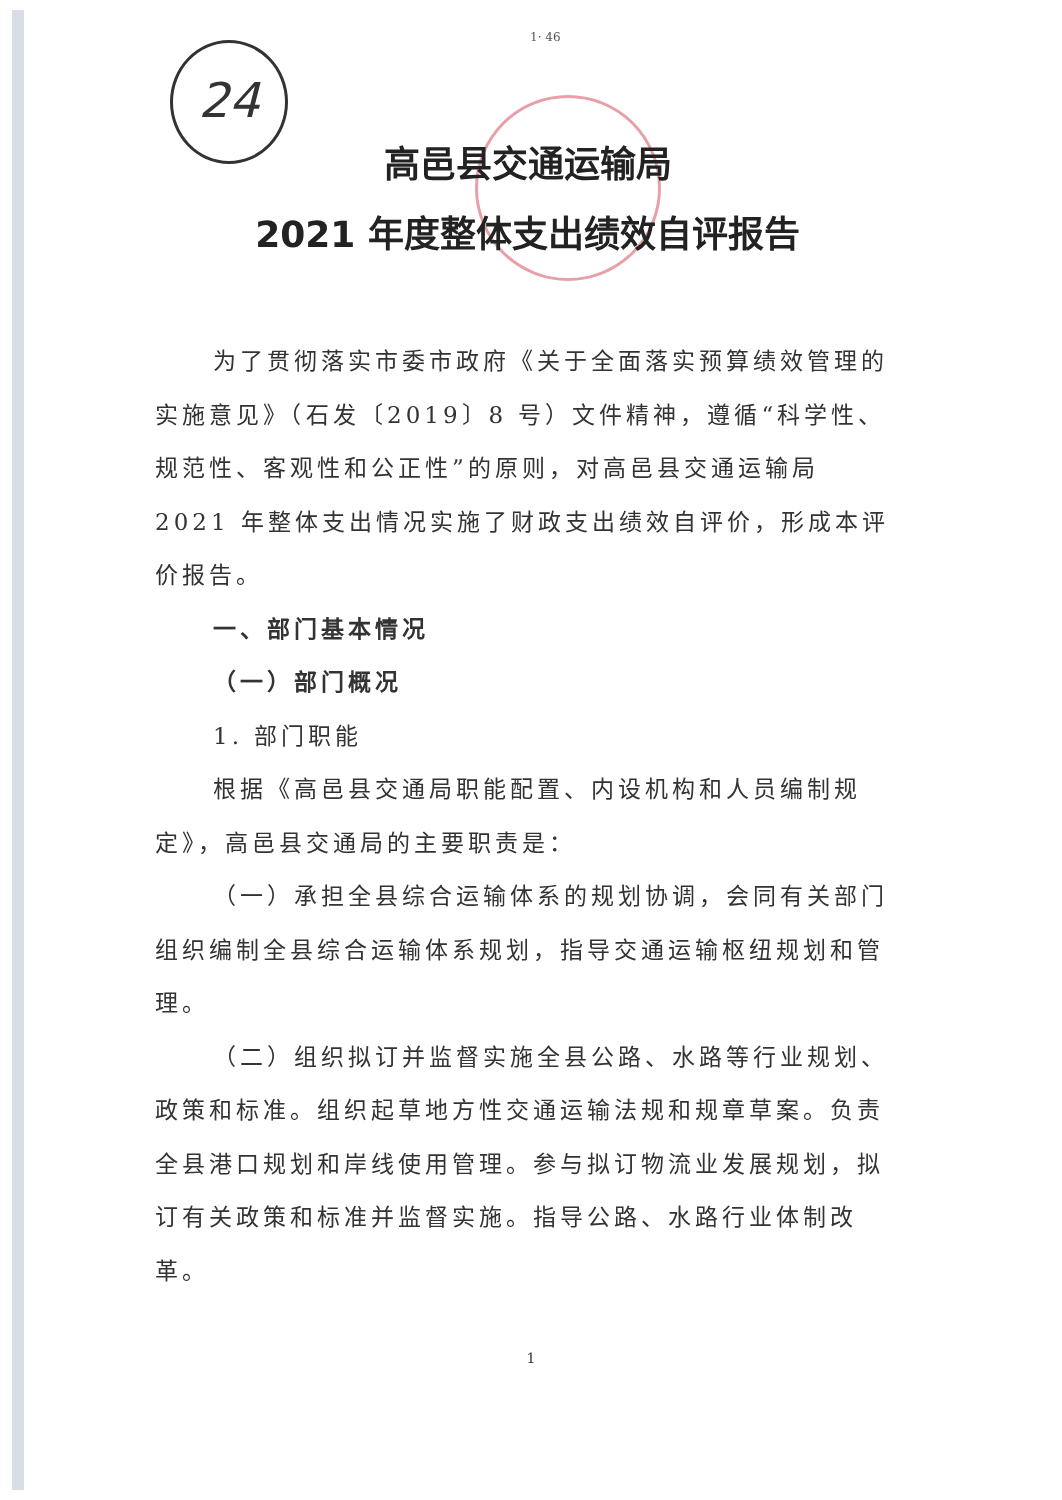24
1· 46
高邑县交通运输局
2021 年度整体支出绩效自评报告
为了贯彻落实市委市政府《关于全面落实预算绩效管理的实施意见》（石发〔2019〕8 号）文件精神，遵循“科学性、规范性、客观性和公正性”的原则，对高邑县交通运输局 2021 年整体支出情况实施了财政支出绩效自评价，形成本评价报告。
一、部门基本情况
（一）部门概况
1. 部门职能
根据《高邑县交通局职能配置、内设机构和人员编制规定》，高邑县交通局的主要职责是：
（一）承担全县综合运输体系的规划协调，会同有关部门组织编制全县综合运输体系规划，指导交通运输枢纽规划和管理。
（二）组织拟订并监督实施全县公路、水路等行业规划、政策和标准。组织起草地方性交通运输法规和规章草案。负责全县港口规划和岸线使用管理。参与拟订物流业发展规划，拟订有关政策和标准并监督实施。指导公路、水路行业体制改革。
1